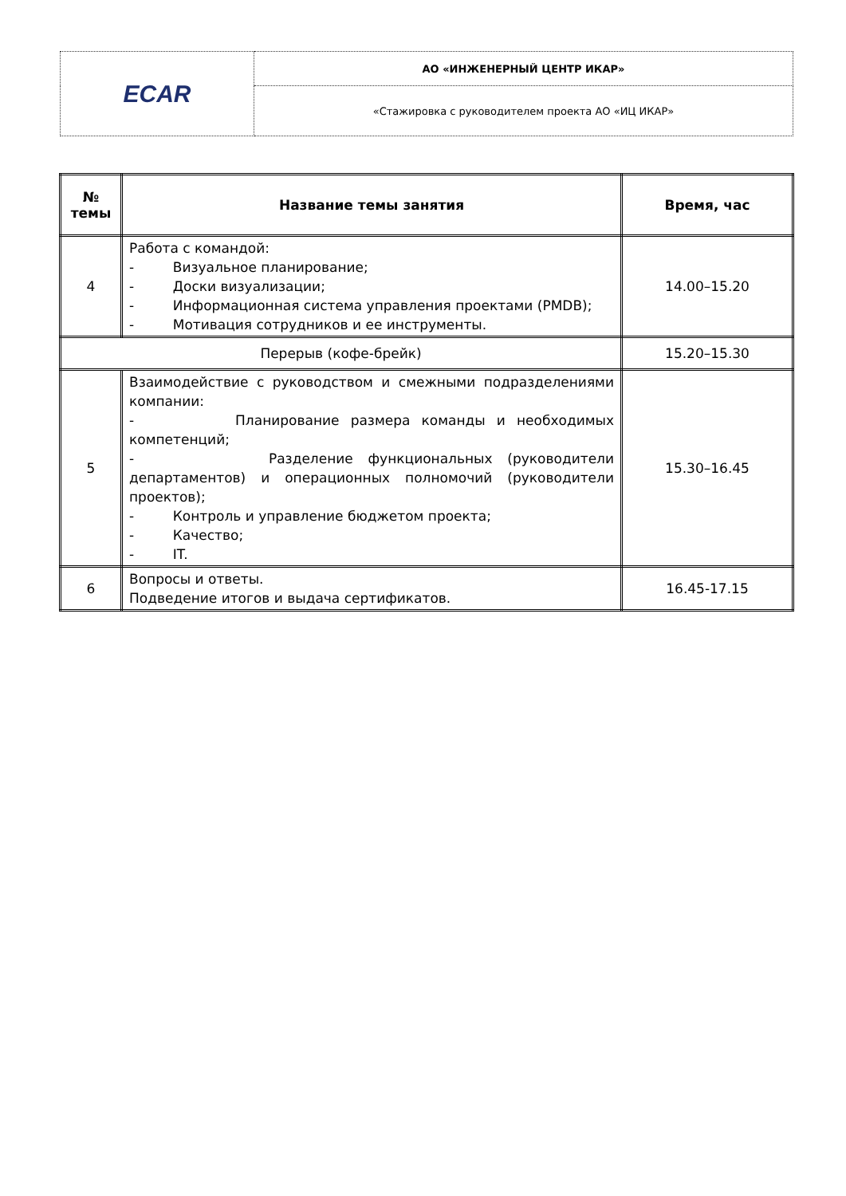| ECAR | АО «ИНЖЕНЕРНЫЙ ЦЕНТР ИКАР» |
| | «Стажировка с руководителем проекта АО «ИЦ ИКАР» |
| № темы | Название темы занятия | Время, час |
| --- | --- | --- |
| 4 | Работа с командой: - Визуальное планирование; - Доски визуализации; - Информационная система управления проектами (PMDB); - Мотивация сотрудников и ее инструменты. | 14.00–15.20 |
| Перерыв (кофе-брейк) | | 15.20–15.30 |
| 5 | Взаимодействие с руководством и смежными подразделениями компании: - Планирование размера команды и необходимых компетенций; - Разделение функциональных (руководители департаментов) и операционных полномочий (руководители проектов); - Контроль и управление бюджетом проекта; - Качество; - IT. | 15.30–16.45 |
| 6 | Вопросы и ответы. Подведение итогов и выдача сертификатов. | 16.45-17.15 |